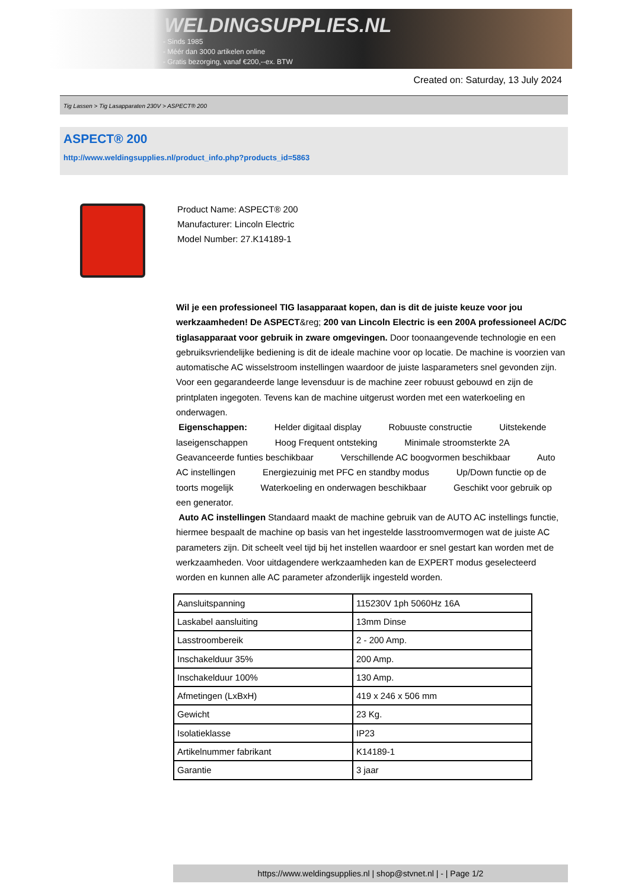WELDINGSUPPLIES.NL
- Sinds 1985
- Méér dan 3000 artikelen online
- Gratis bezorging, vanaf €200,--ex. BTW
Created on: Saturday, 13 July 2024
Tig Lassen > Tig Lasapparaten 230V > ASPECT® 200
ASPECT® 200
http://www.weldingsupplies.nl/product_info.php?products_id=5863
Product Name: ASPECT® 200
Manufacturer: Lincoln Electric
Model Number: 27.K14189-1
Wil je een professioneel TIG lasapparaat kopen, dan is dit de juiste keuze voor jou werkzaamheden! De ASPECT&reg; 200 van Lincoln Electric is een 200A professioneel AC/DC tiglasapparaat voor gebruik in zware omgevingen. Door toonaangevende technologie en een gebruiksvriendelijke bediening is dit de ideale machine voor op locatie. De machine is voorzien van automatische AC wisselstroom instellingen waardoor de juiste lasparameters snel gevonden zijn. Voor een gegarandeerde lange levensduur is de machine zeer robuust gebouwd en zijn de printplaten ingegoten. Tevens kan de machine uitgerust worden met een waterkoeling en onderwagen.
Eigenschappen: Helder digitaal display Robuuste constructie Uitstekende laseigenschappen Hoog Frequent ontsteking Minimale stroomsterkte 2A Geavanceerde funties beschikbaar Verschillende AC boogvormen beschikbaar Auto AC instellingen Energiezuinig met PFC en standby modus Up/Down functie op de toorts mogelijk Waterkoeling en onderwagen beschikbaar Geschikt voor gebruik op een generator.
Auto AC instellingen Standaard maakt de machine gebruik van de AUTO AC instellings functie, hiermee bespaalt de machine op basis van het ingestelde lasstroomvermogen wat de juiste AC parameters zijn. Dit scheelt veel tijd bij het instellen waardoor er snel gestart kan worden met de werkzaamheden. Voor uitdagendere werkzaamheden kan de EXPERT modus geselecteerd worden en kunnen alle AC parameter afzonderlijk ingesteld worden.
| Aansluitspanning | 115230V 1ph 5060Hz 16A |
| Laskabel aansluiting | 13mm Dinse |
| Lasstroombereik | 2 - 200 Amp. |
| Inschakelduur 35% | 200 Amp. |
| Inschakelduur 100% | 130 Amp. |
| Afmetingen (LxBxH) | 419 x 246 x 506 mm |
| Gewicht | 23 Kg. |
| Isolatieklasse | IP23 |
| Artikelnummer fabrikant | K14189-1 |
| Garantie | 3 jaar |
https://www.weldingsupplies.nl | shop@stvnet.nl | - | Page 1/2